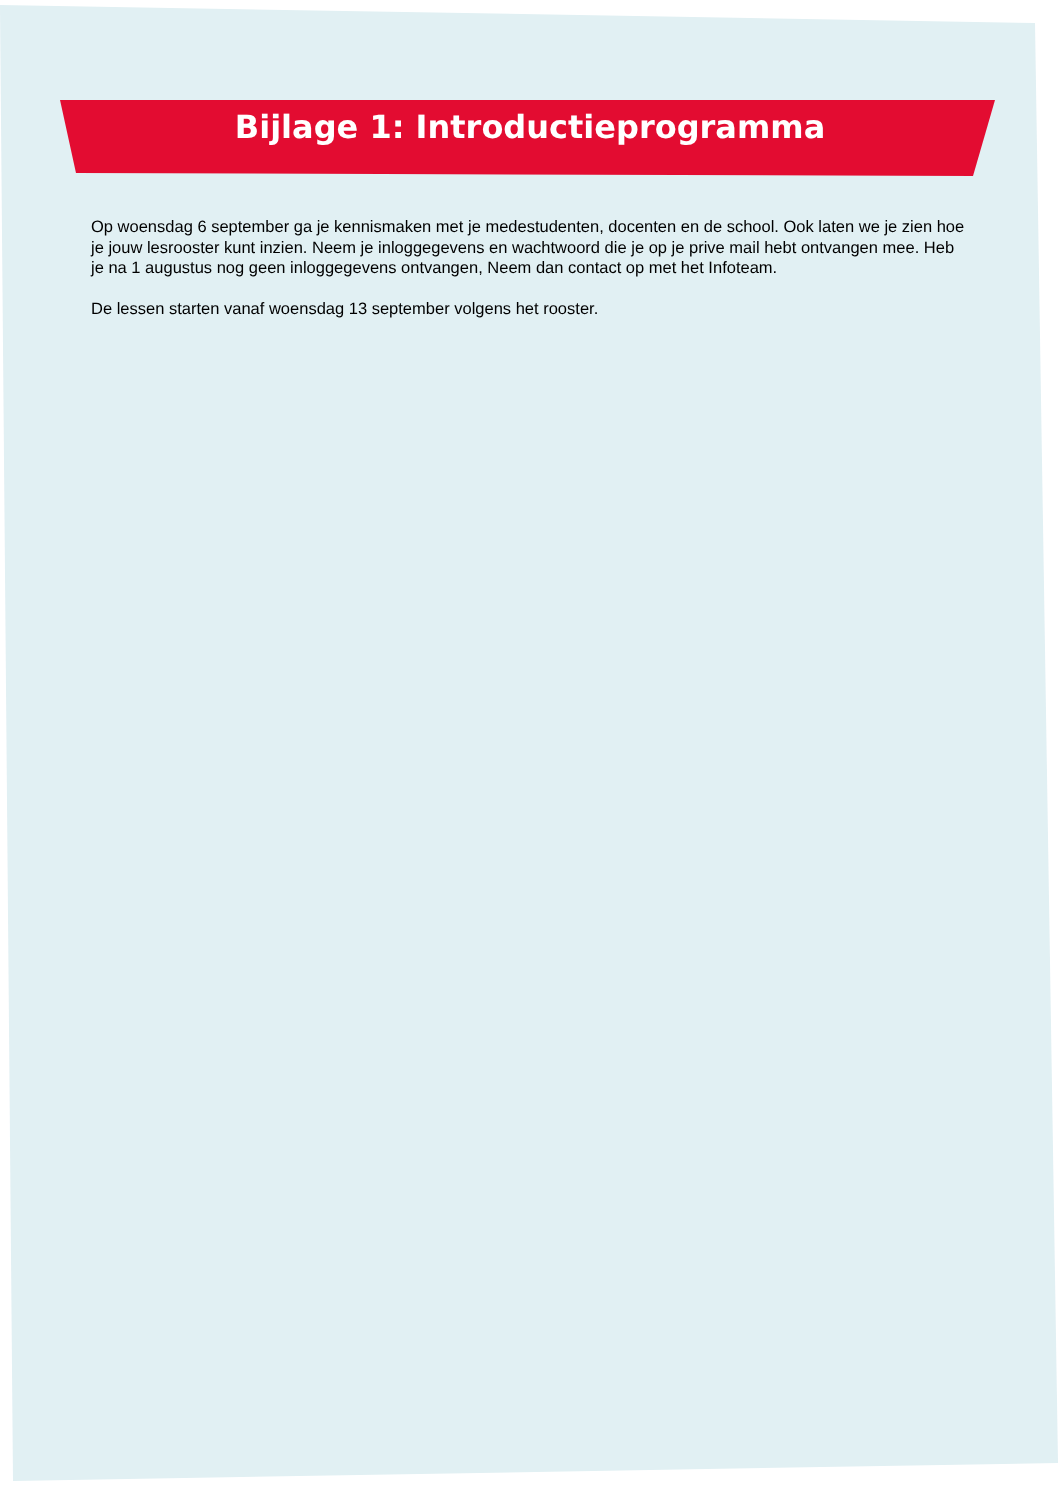Bijlage 1: Introductieprogramma
Op woensdag 6 september ga je kennismaken met je medestudenten, docenten en de school. Ook laten we je zien hoe je jouw lesrooster kunt inzien. Neem je inloggegevens en wachtwoord die je op je prive mail hebt ontvangen mee. Heb je na 1 augustus nog geen inloggegevens ontvangen, Neem dan contact op met het Infoteam.
De lessen starten vanaf woensdag 13 september volgens het rooster.